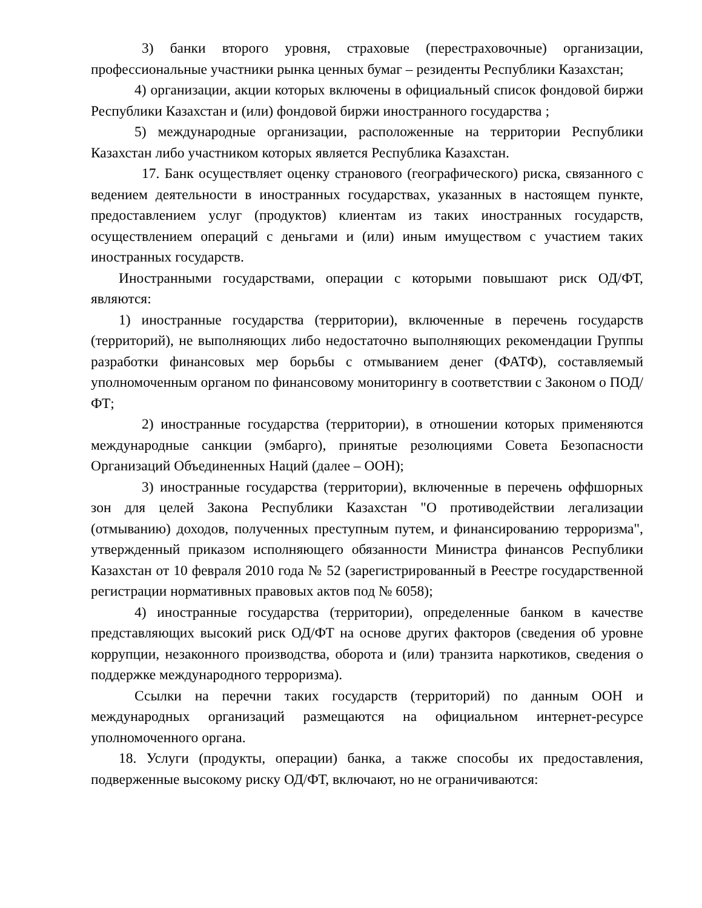3) банки второго уровня, страховые (перестраховочные) организации, профессиональные участники рынка ценных бумаг – резиденты Республики Казахстан;
4) организации, акции которых включены в официальный список фондовой биржи Республики Казахстан и (или) фондовой биржи иностранного государства ;
5) международные организации, расположенные на территории Республики Казахстан либо участником которых является Республика Казахстан.
17. Банк осуществляет оценку странового (географического) риска, связанного с ведением деятельности в иностранных государствах, указанных в настоящем пункте, предоставлением услуг (продуктов) клиентам из таких иностранных государств, осуществлением операций с деньгами и (или) иным имуществом с участием таких иностранных государств.
Иностранными государствами, операции с которыми повышают риск ОД/ФТ, являются:
1) иностранные государства (территории), включенные в перечень государств (территорий), не выполняющих либо недостаточно выполняющих рекомендации Группы разработки финансовых мер борьбы с отмыванием денег (ФАТФ), составляемый уполномоченным органом по финансовому мониторингу в соответствии с Законом о ПОД/ФТ;
2) иностранные государства (территории), в отношении которых применяются международные санкции (эмбарго), принятые резолюциями Совета Безопасности Организаций Объединенных Наций (далее – ООН);
3) иностранные государства (территории), включенные в перечень оффшорных зон для целей Закона Республики Казахстан "О противодействии легализации (отмыванию) доходов, полученных преступным путем, и финансированию терроризма", утвержденный приказом исполняющего обязанности Министра финансов Республики Казахстан от 10 февраля 2010 года № 52 (зарегистрированный в Реестре государственной регистрации нормативных правовых актов под № 6058);
4) иностранные государства (территории), определенные банком в качестве представляющих высокий риск ОД/ФТ на основе других факторов (сведения об уровне коррупции, незаконного производства, оборота и (или) транзита наркотиков, сведения о поддержке международного терроризма).
Ссылки на перечни таких государств (территорий) по данным ООН и международных организаций размещаются на официальном интернет-ресурсе уполномоченного органа.
18. Услуги (продукты, операции) банка, а также способы их предоставления, подверженные высокому риску ОД/ФТ, включают, но не ограничиваются: